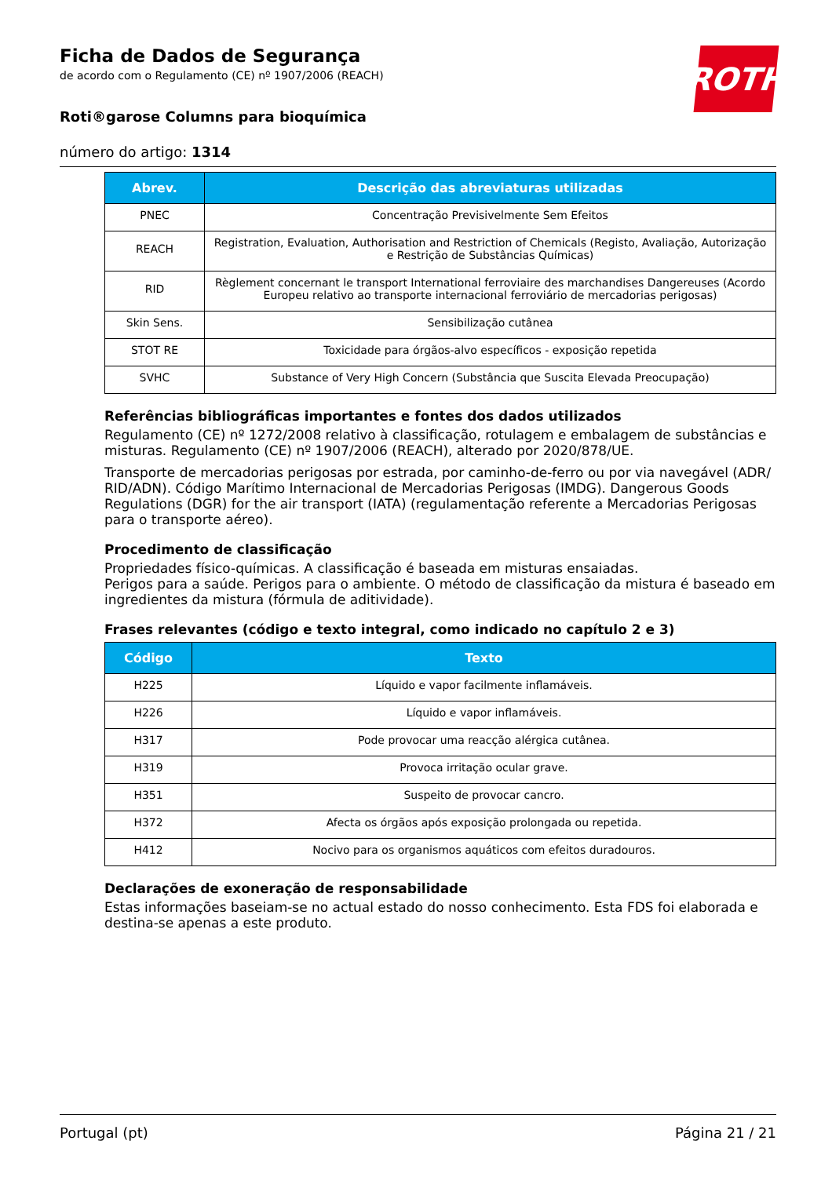ROTH
Ficha de Dados de Segurança
de acordo com o Regulamento (CE) nº 1907/2006 (REACH)
Roti®garose Columns para bioquímica
número do artigo: 1314
| Abrev. | Descrição das abreviaturas utilizadas |
| --- | --- |
| PNEC | Concentração Previsivelmente Sem Efeitos |
| REACH | Registration, Evaluation, Authorisation and Restriction of Chemicals (Registo, Avaliação, Autorização e Restrição de Substâncias Químicas) |
| RID | Règlement concernant le transport International ferroviaire des marchandises Dangereuses (Acordo Europeu relativo ao transporte internacional ferroviário de mercadorias perigosas) |
| Skin Sens. | Sensibilização cutânea |
| STOT RE | Toxicidade para órgãos-alvo específicos - exposição repetida |
| SVHC | Substance of Very High Concern (Substância que Suscita Elevada Preocupação) |
Referências bibliográficas importantes e fontes dos dados utilizados
Regulamento (CE) nº 1272/2008 relativo à classificação, rotulagem e embalagem de substâncias e misturas. Regulamento (CE) nº 1907/2006 (REACH), alterado por 2020/878/UE.
Transporte de mercadorias perigosas por estrada, por caminho-de-ferro ou por via navegável (ADR/ RID/ADN). Código Marítimo Internacional de Mercadorias Perigosas (IMDG). Dangerous Goods Regulations (DGR) for the air transport (IATA) (regulamentação referente a Mercadorias Perigosas para o transporte aéreo).
Procedimento de classificação
Propriedades físico-químicas. A classificação é baseada em misturas ensaiadas.
Perigos para a saúde. Perigos para o ambiente. O método de classificação da mistura é baseado em ingredientes da mistura (fórmula de aditividade).
Frases relevantes (código e texto integral, como indicado no capítulo 2 e 3)
| Código | Texto |
| --- | --- |
| H225 | Líquido e vapor facilmente inflamáveis. |
| H226 | Líquido e vapor inflamáveis. |
| H317 | Pode provocar uma reacção alérgica cutânea. |
| H319 | Provoca irritação ocular grave. |
| H351 | Suspeito de provocar cancro. |
| H372 | Afecta os órgãos após exposição prolongada ou repetida. |
| H412 | Nocivo para os organismos aquáticos com efeitos duradouros. |
Declarações de exoneração de responsabilidade
Estas informações baseiam-se no actual estado do nosso conhecimento. Esta FDS foi elaborada e destina-se apenas a este produto.
Portugal (pt) Página 21 / 21